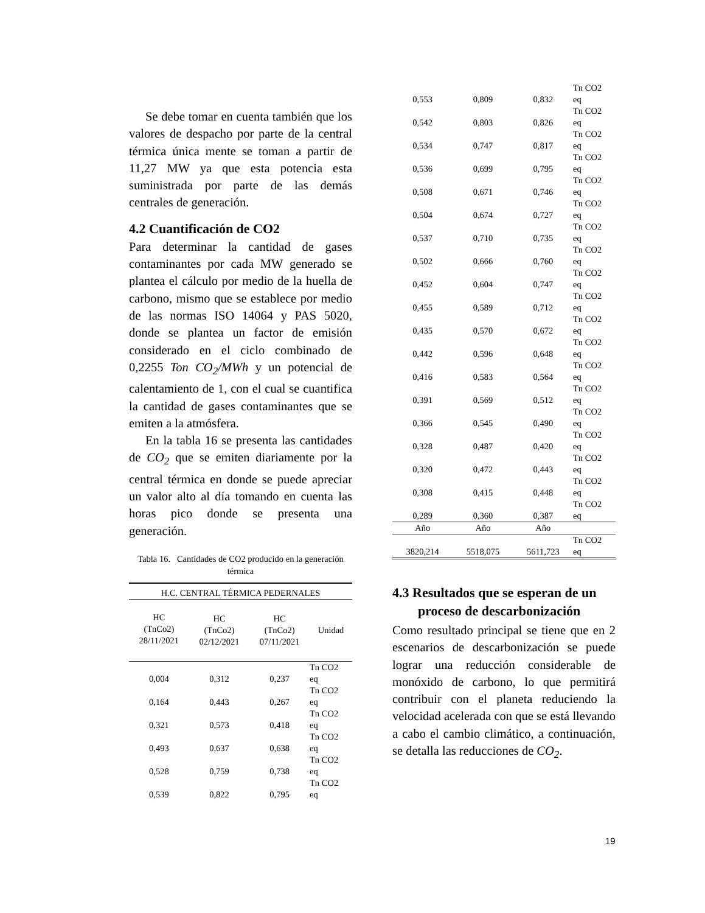Se debe tomar en cuenta también que los valores de despacho por parte de la central térmica única mente se toman a partir de 11,27 MW ya que esta potencia esta suministrada por parte de las demás centrales de generación.
4.2 Cuantificación de CO2
Para determinar la cantidad de gases contaminantes por cada MW generado se plantea el cálculo por medio de la huella de carbono, mismo que se establece por medio de las normas ISO 14064 y PAS 5020, donde se plantea un factor de emisión considerado en el ciclo combinado de 0,2255 Ton CO<sub>2</sub>/MWh y un potencial de calentamiento de 1, con el cual se cuantifica la cantidad de gases contaminantes que se emiten a la atmósfera.
En la tabla 16 se presenta las cantidades de CO<sub>2</sub> que se emiten diariamente por la central térmica en donde se puede apreciar un valor alto al día tomando en cuenta las horas pico donde se presenta una generación.
Tabla 16. Cantidades de CO2 producido en la generación térmica
| H.C. CENTRAL TÉRMICA PEDERNALES | | | |
| --- | --- | --- | --- |
| HC (TnCo2) 28/11/2021 | HC (TnCo2) 02/12/2021 | HC (TnCo2) 07/11/2021 | Unidad |
| 0,004 | 0,312 | 0,237 | Tn CO2 eq |
| 0,164 | 0,443 | 0,267 | Tn CO2 eq |
| 0,321 | 0,573 | 0,418 | Tn CO2 eq |
| 0,493 | 0,637 | 0,638 | Tn CO2 eq |
| 0,528 | 0,759 | 0,738 | Tn CO2 eq |
| 0,539 | 0,822 | 0,795 | Tn CO2 eq |
| 0,553 | 0,809 | 0,832 | Tn CO2 eq |
| 0,542 | 0,803 | 0,826 | Tn CO2 eq |
| 0,534 | 0,747 | 0,817 | Tn CO2 eq |
| 0,536 | 0,699 | 0,795 | Tn CO2 eq |
| 0,508 | 0,671 | 0,746 | Tn CO2 eq |
| 0,504 | 0,674 | 0,727 | Tn CO2 eq |
| 0,537 | 0,710 | 0,735 | Tn CO2 eq |
| 0,502 | 0,666 | 0,760 | Tn CO2 eq |
| 0,452 | 0,604 | 0,747 | Tn CO2 eq |
| 0,455 | 0,589 | 0,712 | Tn CO2 eq |
| 0,435 | 0,570 | 0,672 | Tn CO2 eq |
| 0,442 | 0,596 | 0,648 | Tn CO2 eq |
| 0,416 | 0,583 | 0,564 | Tn CO2 eq |
| 0,391 | 0,569 | 0,512 | Tn CO2 eq |
| 0,366 | 0,545 | 0,490 | Tn CO2 eq |
| 0,328 | 0,487 | 0,420 | Tn CO2 eq |
| 0,320 | 0,472 | 0,443 | Tn CO2 eq |
| 0,308 | 0,415 | 0,448 | Tn CO2 eq |
| 0,289 | 0,360 | 0,387 | Tn CO2 eq |
| Año | Año | Año | |
| 3820,214 | 5518,075 | 5611,723 | Tn CO2 eq |
4.3 Resultados que se esperan de un proceso de descarbonización
Como resultado principal se tiene que en 2 escenarios de descarbonización se puede lograr una reducción considerable de monóxido de carbono, lo que permitirá contribuir con el planeta reduciendo la velocidad acelerada con que se está llevando a cabo el cambio climático, a continuación, se detalla las reducciones de CO<sub>2</sub>.
19